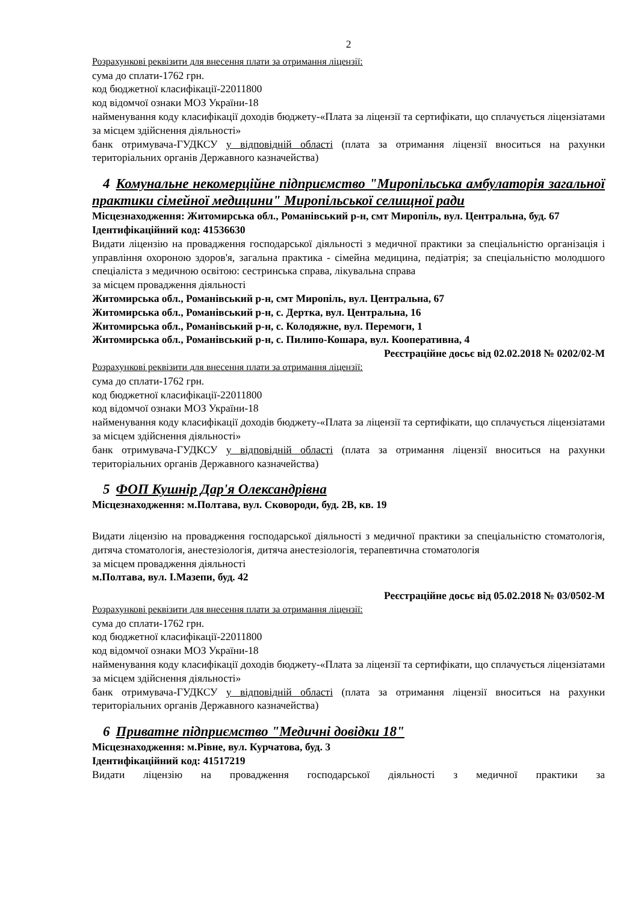2
Розрахункові реквізити для внесення плати за отримання ліцензії:
сума до сплати-1762 грн.
код бюджетної класифікації-22011800
код відомчої ознаки МОЗ України-18
найменування коду класифікації доходів бюджету-«Плата за ліцензії та сертифікати, що сплачується ліцензіатами за місцем здійснення діяльності»
банк отримувача-ГУДКСУ у відповідній області (плата за отримання ліцензії вноситься на рахунки територіальних органів Державного казначейства)
4 Комунальне некомерційне підприємство "Миропільська амбулаторія загальної практики сімейної медицини" Миропільської селищної ради
Місцезнаходження: Житомирська обл., Романівський р-н, смт Миропіль, вул. Центральна, буд. 67
Ідентифікаційний код: 41536630
Видати ліцензію на провадження господарської діяльності з медичної практики за спеціальністю організація і управління охороною здоров'я, загальна практика - сімейна медицина, педіатрія; за спеціальністю молодшого спеціаліста з медичною освітою: сестринська справа, лікувальна справа
за місцем провадження діяльності
Житомирська обл., Романівський р-н, смт Миропіль, вул. Центральна, 67
Житомирська обл., Романівський р-н, с. Дертка, вул. Центральна, 16
Житомирська обл., Романівський р-н, с. Колодяжне, вул. Перемоги, 1
Житомирська обл., Романівський р-н, с. Пилипо-Кошара, вул. Кооперативна, 4
Реєстраційне досьє від 02.02.2018 № 0202/02-М
Розрахункові реквізити для внесення плати за отримання ліцензії:
сума до сплати-1762 грн.
код бюджетної класифікації-22011800
код відомчої ознаки МОЗ України-18
найменування коду класифікації доходів бюджету-«Плата за ліцензії та сертифікати, що сплачується ліцензіатами за місцем здійснення діяльності»
банк отримувача-ГУДКСУ у відповідній області (плата за отримання ліцензії вноситься на рахунки територіальних органів Державного казначейства)
5 ФОП Кушнір Дар'я Олександрівна
Місцезнаходження: м.Полтава, вул. Сковороди, буд. 2В, кв. 19
Видати ліцензію на провадження господарської діяльності з медичної практики за спеціальністю стоматологія, дитяча стоматологія, анестезіологія, дитяча анестезіологія, терапевтична стоматологія
за місцем провадження діяльності
м.Полтава, вул. І.Мазепи, буд. 42
Реєстраційне досьє від 05.02.2018 № 03/0502-М
Розрахункові реквізити для внесення плати за отримання ліцензії:
сума до сплати-1762 грн.
код бюджетної класифікації-22011800
код відомчої ознаки МОЗ України-18
найменування коду класифікації доходів бюджету-«Плата за ліцензії та сертифікати, що сплачується ліцензіатами за місцем здійснення діяльності»
банк отримувача-ГУДКСУ у відповідній області (плата за отримання ліцензії вноситься на рахунки територіальних органів Державного казначейства)
6 Приватне підприємство "Медичні довідки 18"
Місцезнаходження: м.Рівне, вул. Курчатова, буд. 3
Ідентифікаційний код: 41517219
Видати ліцензію на провадження господарської діяльності з медичної практики за